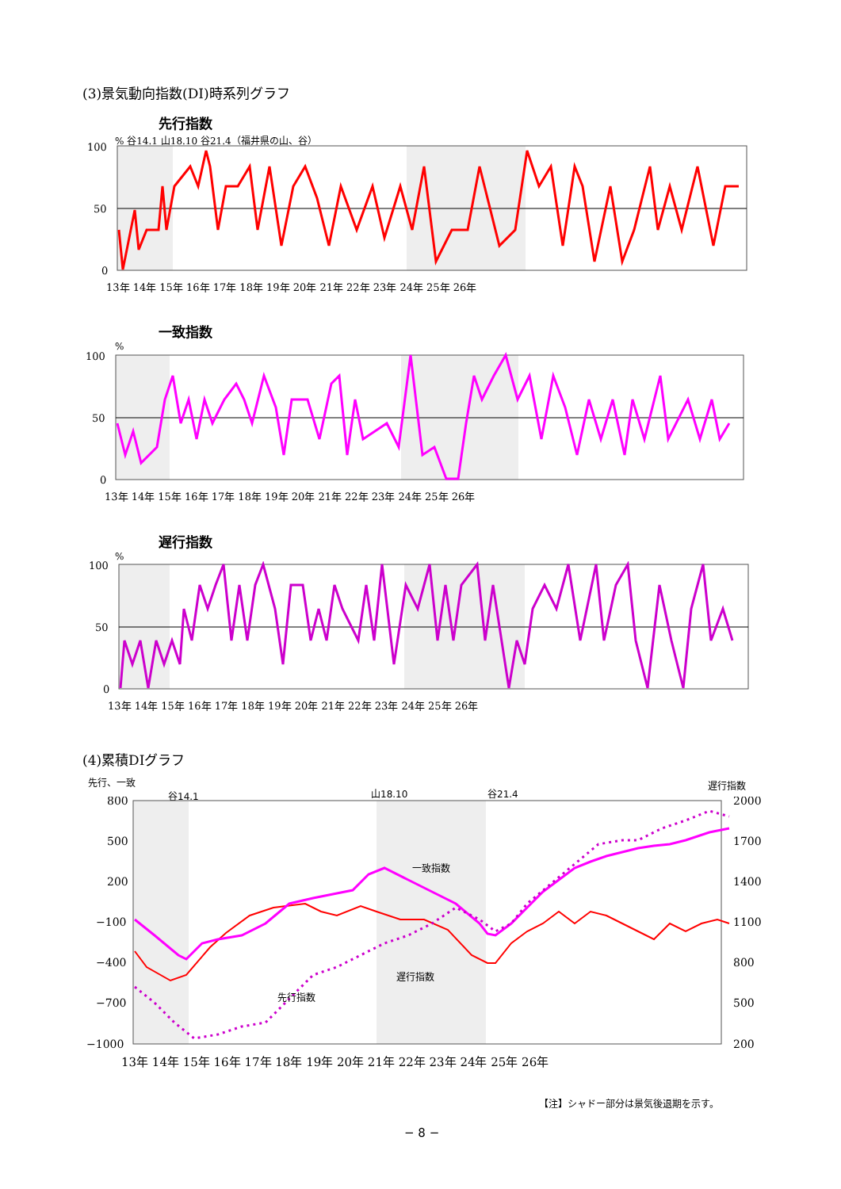(3)景気動向指数(DI)時系列グラフ
先行指数
% 谷14.1 山18.10 谷21.4（福井県の山、谷）
100
50
0
13年 14年 15年 16年 17年 18年 19年 20年 21年 22年 23年 24年 25年 26年
一致指数
%
100
50
0
13年 14年 15年 16年 17年 18年 19年 20年 21年 22年 23年 24年 25年 26年
遅行指数
%
100
50
0
13年 14年 15年 16年 17年 18年 19年 20年 21年 22年 23年 24年 25年 26年
(4)累積DIグラフ
先行、一致 遅行指数
谷14.1 山18.10 谷21.4
一致指数
先行指数
遅行指数
800
500
200
−100
−400
−700
−1000
2000
1700
1400
1100
800
500
200
13年 14年 15年 16年 17年 18年 19年 20年 21年 22年 23年 24年 25年 26年
【注】シャドー部分は景気後退期を示す。
− 8 −